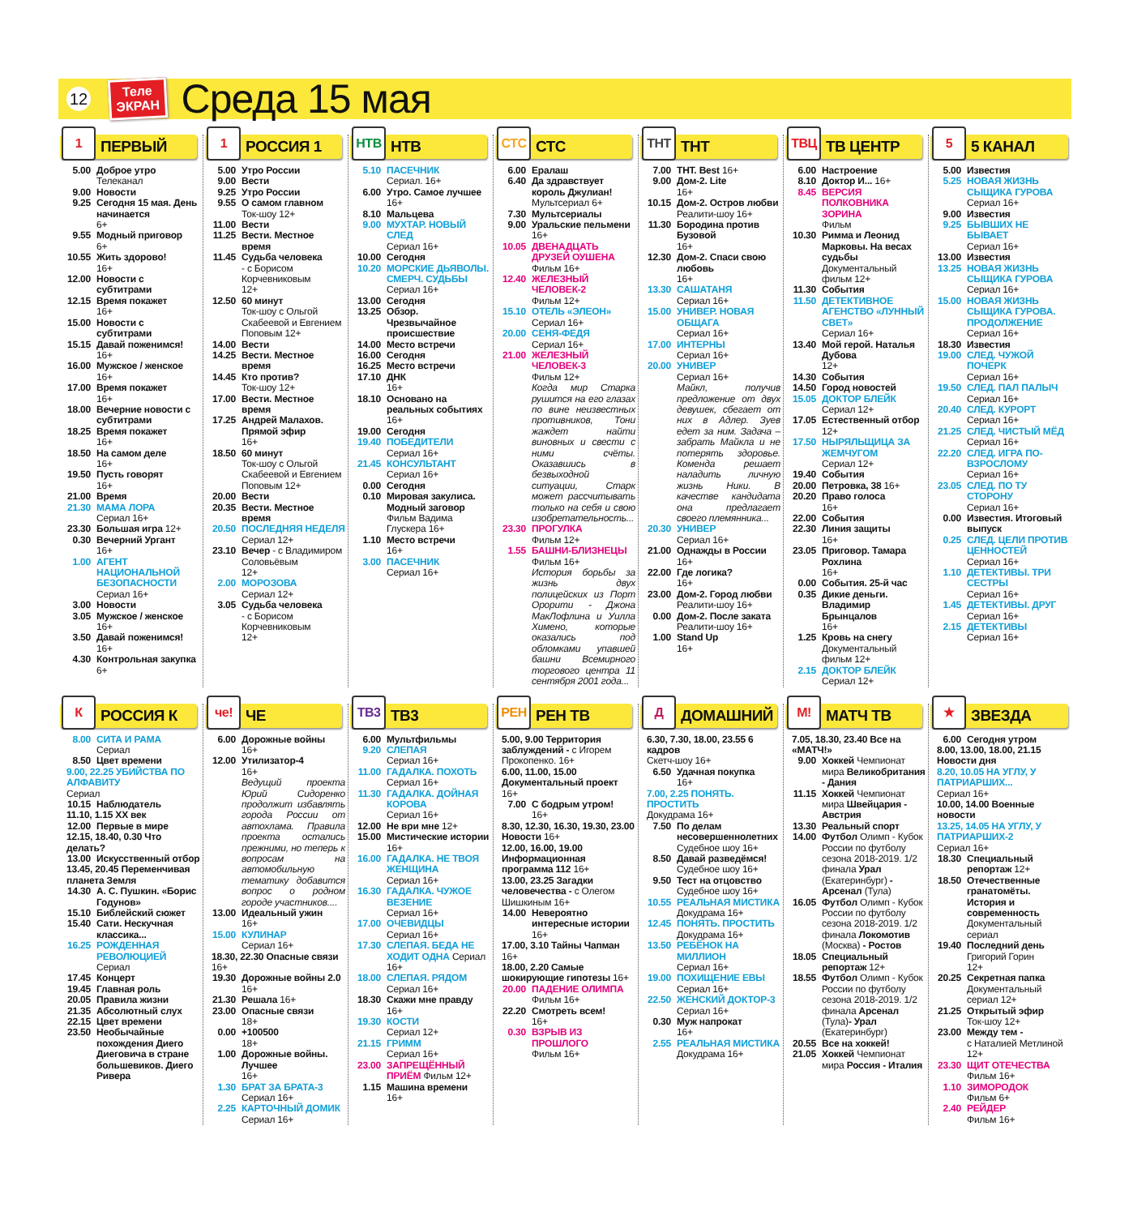12
Теле
ЭКРАН
Среда 15 мая
1
ПЕРВЫЙ
5.00 Доброе утро
Телеканал
9.00 Новости
9.25 Сегодня 15 мая. День начинается
6+
9.55 Модный приговор
6+
10.55 Жить здорово!
16+
12.00 Новости с субтитрами
12.15 Время покажет
16+
15.00 Новости с субтитрами
15.15 Давай поженимся!
16+
16.00 Мужское / женское
16+
17.00 Время покажет
16+
18.00 Вечерние новости с субтитрами
18.25 Время покажет
16+
18.50 На самом деле
16+
19.50 Пусть говорят
16+
21.00 Время
21.30 МАМА ЛОРА
Сериал 16+
23.30 Большая игра 12+
0.30 Вечерний Ургант
16+
1.00 АГЕНТ НАЦИОНАЛЬНОЙ БЕЗОПАСНОСТИ
Сериал 16+
3.00 Новости
3.05 Мужское / женское 16+
3.50 Давай поженимся! 16+
4.30 Контрольная закупка 6+
1
РОССИЯ 1
5.00 Утро России
9.00 Вести
9.25 Утро России
9.55 О самом главном
Ток-шоу 12+
11.00 Вести
11.25 Вести. Местное время
11.45 Судьба человека
- с Борисом Корчевниковым
12+
12.50 60 минут
Ток-шоу с Ольгой Скабеевой и Евгением Поповым 12+
14.00 Вести
14.25 Вести. Местное время
14.45 Кто против?
Ток-шоу 12+
17.00 Вести. Местное время
17.25 Андрей Малахов. Прямой эфир
16+
18.50 60 минут
Ток-шоу с Ольгой Скабеевой и Евгением Поповым 12+
20.00 Вести
20.35 Вести. Местное время
20.50 ПОСЛЕДНЯЯ НЕДЕЛЯ
Сериал 12+
23.10 Вечер - с Владимиром Соловьёвым
12+
2.00 МОРОЗОВА
Сериал 12+
3.05 Судьба человека
- с Борисом Корчевниковым
12+
НТВ
НТВ
5.10 ПАСЕЧНИК
Сериал. 16+
6.00 Утро. Самое лучшее
16+
8.10 Мальцева
9.00 МУХТАР. НОВЫЙ СЛЕД
Сериал 16+
10.00 Сегодня
10.20 МОРСКИЕ ДЬЯВОЛЫ. СМЕРЧ. СУДЬБЫ
Сериал 16+
13.00 Сегодня
13.25 Обзор. Чрезвычайное происшествие
14.00 Место встречи
16.00 Сегодня
16.25 Место встречи
17.10 ДНК
16+
18.10 Основано на реальных событиях
16+
19.00 Сегодня
19.40 ПОБЕДИТЕЛИ
Сериал 16+
21.45 КОНСУЛЬТАНТ
Сериал 16+
0.00 Сегодня
0.10 Мировая закулиса. Модный заговор
Фильм Вадима Глускера 16+
1.10 Место встречи
16+
3.00 ПАСЕЧНИК
Сериал 16+
СТС
СТС
6.00 Ералаш
6.40 Да здравствует король Джулиан!
Мультсериал 6+
7.30 Мультсериалы
9.00 Уральские пельмени 16+
10.05 ДВЕНАДЦАТЬ ДРУЗЕЙ ОУШЕНА
Фильм 16+
12.40 ЖЕЛЕЗНЫЙ ЧЕЛОВЕК-2
Фильм 12+
15.10 ОТЕЛЬ «ЭЛЕОН»
Сериал 16+
20.00 СЕНЯ-ФЕДЯ
Сериал 16+
21.00 ЖЕЛЕЗНЫЙ ЧЕЛОВЕК-3
Фильм 12+
Когда мир Старка рушится на его глазах по вине неизвестных противников, Тони жаждет найти виновных и свести с ними счёты. Оказавшись в безвыходной ситуации, Старк может рассчитывать только на себя и свою изобретательность...
23.30 ПРОГУЛКА
Фильм 12+
1.55 БАШНИ-БЛИЗНЕЦЫ
Фильм 16+
История борьбы за жизнь двух полицейских из Порт Орорити - Джона МакЛофлина и Уилла Химено, которые оказались под обломками упавшей башни Всемирного торгового центра 11 сентября 2001 года...
ТНТ
ТНТ
7.00 ТНТ. Best 16+
9.00 Дом-2. Lite
16+
10.15 Дом-2. Остров любви
Реалити-шоу 16+
11.30 Бородина против Бузовой
16+
12.30 Дом-2. Спаси свою любовь
16+
13.30 САШАТАНЯ
Сериал 16+
15.00 УНИВЕР. НОВАЯ ОБЩАГА
Сериал 16+
17.00 ИНТЕРНЫ
Сериал 16+
20.00 УНИВЕР
Сериал 16+
Майкл, получив предложение от двух девушек, сбегает от них в Адлер. Зуев едет за ним. Задача – забрать Майкла и не потерять здоровье. Коменда решает наладить личную жизнь Ники. В качестве кандидата она предлагает своего племянника...
20.30 УНИВЕР
Сериал 16+
21.00 Однажды в России 16+
22.00 Где логика?
16+
23.00 Дом-2. Город любви
Реалити-шоу 16+
0.00 Дом-2. После заката
Реалити-шоу 16+
1.00 Stand Up
16+
ТВЦ
ТВ ЦЕНТР
6.00 Настроение
8.10 Доктор И... 16+
8.45 ВЕРСИЯ ПОЛКОВНИКА ЗОРИНА
Фильм
10.30 Римма и Леонид Марковы. На весах судьбы
Документальный фильм 12+
11.30 События
11.50 ДЕТЕКТИВНОЕ АГЕНСТВО «ЛУННЫЙ СВЕТ»
Сериал 16+
13.40 Мой герой. Наталья Дубова
12+
14.30 События
14.50 Город новостей
15.05 ДОКТОР БЛЕЙК
Сериал 12+
17.05 Естественный отбор 12+
17.50 НЫРЯЛЬЩИЦА ЗА ЖЕМЧУГОМ
Сериал 12+
19.40 События
20.00 Петровка, 38 16+
20.20 Право голоса
16+
22.00 События
22.30 Линия защиты
16+
23.05 Приговор. Тамара Рохлина
16+
0.00 События. 25-й час
0.35 Дикие деньги. Владимир Брынцалов
16+
1.25 Кровь на снегу
Документальный фильм 12+
2.15 ДОКТОР БЛЕЙК
Сериал 12+
5
5 КАНАЛ
5.00 Известия
5.25 НОВАЯ ЖИЗНЬ СЫЩИКА ГУРОВА
Сериал 16+
9.00 Известия
9.25 БЫВШИХ НЕ БЫВАЕТ
Сериал 16+
13.00 Известия
13.25 НОВАЯ ЖИЗНЬ СЫЩИКА ГУРОВА
Сериал 16+
15.00 НОВАЯ ЖИЗНЬ СЫЩИКА ГУРОВА. ПРОДОЛЖЕНИЕ
Сериал 16+
18.30 Известия
19.00 СЛЕД. ЧУЖОЙ ПОЧЕРК
Сериал 16+
19.50 СЛЕД. ПАЛ ПАЛЫЧ
Сериал 16+
20.40 СЛЕД. КУРОРТ
Сериал 16+
21.25 СЛЕД. ЧИСТЫЙ МЁД
Сериал 16+
22.20 СЛЕД. ИГРА ПО-ВЗРОСЛОМУ
Сериал 16+
23.05 СЛЕД. ПО ТУ СТОРОНУ
Сериал 16+
0.00 Известия. Итоговый выпуск
0.25 СЛЕД. ЦЕЛИ ПРОТИВ ЦЕННОСТЕЙ
Сериал 16+
1.10 ДЕТЕКТИВЫ. ТРИ СЕСТРЫ
Сериал 16+
1.45 ДЕТЕКТИВЫ. ДРУГ Сериал 16+
2.15 ДЕТЕКТИВЫ
Сериал 16+
К
РОССИЯ К
8.00 СИТА И РАМА
Сериал
8.50 Цвет времени
9.00, 22.25 УБИЙСТВА ПО АЛФАВИТУ
Сериал
10.15 Наблюдатель
11.10, 1.15 XX век
12.00 Первые в мире
12.15, 18.40, 0.30 Что делать?
13.00 Искусственный отбор
13.45, 20.45 Переменчивая планета Земля
14.30 А. С. Пушкин. «Борис Годунов»
15.10 Библейский сюжет
15.40 Сати. Нескучная классика...
16.25 РОЖДЕННАЯ РЕВОЛЮЦИЕЙ
Сериал
17.45 Концерт
19.45 Главная роль
20.05 Правила жизни
21.35 Абсолютный слух
22.15 Цвет времени
23.50 Необычайные похождения Диего Диеговича в стране большевиков. Диего Ривера
че!
ЧЕ
6.00 Дорожные войны
16+
12.00 Утилизатор-4
16+
Ведущий проекта Юрий Сидоренко продолжит избавлять города России от автохлама. Правила проекта остались прежними, но теперь к вопросам на автомобильную тематику добавится вопрос о родном городе участников....
13.00 Идеальный ужин
16+
15.00 КУЛИНАР
Сериал 16+
18.30, 22.30 Опасные связи 16+
19.30 Дорожные войны 2.0 16+
21.30 Решала 16+
23.00 Опасные связи
18+
0.00 +100500
18+
1.00 Дорожные войны. Лучшее
16+
1.30 БРАТ ЗА БРАТА-3
Сериал 16+
2.25 КАРТОЧНЫЙ ДОМИК
Сериал 16+
ТВ3
ТВ3
6.00 Мультфильмы
9.20 СЛЕПАЯ
Сериал 16+
11.00 ГАДАЛКА. ПОХОТЬ
Сериал 16+
11.30 ГАДАЛКА. ДОЙНАЯ КОРОВА
Сериал 16+
12.00 Не ври мне 12+
15.00 Мистические истории 16+
16.00 ГАДАЛКА. НЕ ТВОЯ ЖЕНЩИНА
Сериал 16+
16.30 ГАДАЛКА. ЧУЖОЕ ВЕЗЕНИЕ
Сериал 16+
17.00 ОЧЕВИДЦЫ
Сериал 16+
17.30 СЛЕПАЯ. БЕДА НЕ ХОДИТ ОДНА Сериал 16+
18.00 СЛЕПАЯ. РЯДОМ
Сериал 16+
18.30 Скажи мне правду
16+
19.30 КОСТИ
Сериал 12+
21.15 ГРИММ
Сериал 16+
23.00 ЗАПРЕЩЁННЫЙ ПРИЁМ Фильм 12+
1.15 Машина времени
16+
РЕН
РЕН ТВ
5.00, 9.00 Территория заблуждений - с Игорем Прокопенко. 16+
6.00, 11.00, 15.00 Документальный проект 16+
7.00 С бодрым утром!
16+
8.30, 12.30, 16.30, 19.30, 23.00 Новости 16+
12.00, 16.00, 19.00 Информационная программа 112 16+
13.00, 23.25 Загадки человечества - с Олегом Шишкиным 16+
14.00 Невероятно интересные истории 16+
17.00, 3.10 Тайны Чапман 16+
18.00, 2.20 Самые шокирующие гипотезы 16+
20.00 ПАДЕНИЕ ОЛИМПА
Фильм 16+
22.20 Смотреть всем!
16+
0.30 ВЗРЫВ ИЗ ПРОШЛОГО
Фильм 16+
Д
ДОМАШНИЙ
6.30, 7.30, 18.00, 23.55 6 кадров
Скетч-шоу 16+
6.50 Удачная покупка
16+
7.00, 2.25 ПОНЯТЬ. ПРОСТИТЬ
Докудрама 16+
7.50 По делам несовершеннолетних
Судебное шоу 16+
8.50 Давай разведёмся!
Судебное шоу 16+
9.50 Тест на отцовство
Судебное шоу 16+
10.55 РЕАЛЬНАЯ МИСТИКА
Докудрама 16+
12.45 ПОНЯТЬ. ПРОСТИТЬ
Докудрама 16+
13.50 РЕБЁНОК НА МИЛЛИОН
Сериал 16+
19.00 ПОХИЩЕНИЕ ЕВЫ Сериал 16+
22.50 ЖЕНСКИЙ ДОКТОР-3
Сериал 16+
0.30 Муж напрокат
16+
2.55 РЕАЛЬНАЯ МИСТИКА
Докудрама 16+
М!
МАТЧ ТВ
7.05, 18.30, 23.40 Все на «МАТЧ!»
9.00 Хоккей Чемпионат мира Великобритания - Дания
11.15 Хоккей Чемпионат мира Швейцария - Австрия
13.30 Реальный спорт
14.00 Футбол Олимп - Кубок России по футболу сезона 2018-2019. 1/2 финала Урал (Екатеринбург) - Арсенал (Тула)
16.05 Футбол Олимп - Кубок России по футболу сезона 2018-2019. 1/2 финала Локомотив (Москва) - Ростов
18.05 Специальный репортаж 12+
18.55 Футбол Олимп - Кубок России по футболу сезона 2018-2019. 1/2 финала Арсенал (Тула)- Урал (Екатеринбург)
20.55 Все на хоккей!
21.05 Хоккей Чемпионат мира Россия - Италия
★
ЗВЕЗДА
6.00 Сегодня утром
8.00, 13.00, 18.00, 21.15 Новости дня
8.20, 10.05 НА УГЛУ, У ПАТРИАРШИХ...
Сериал 16+
10.00, 14.00 Военные новости
13.25, 14.05 НА УГЛУ, У ПАТРИАРШИХ-2
Сериал 16+
18.30 Специальный репортаж 12+
18.50 Отечественные гранатомёты. История и современность
Документальный сериал
19.40 Последний день
Григорий Горин
12+
20.25 Секретная папка
Документальный сериал 12+
21.25 Открытый эфир
Ток-шоу 12+
23.00 Между тем -
с Наталией Метлиной 12+
23.30 ЩИТ ОТЕЧЕСТВА
Фильм 16+
1.10 ЗИМОРОДОК
Фильм 6+
2.40 РЕЙДЕР
Фильм 16+